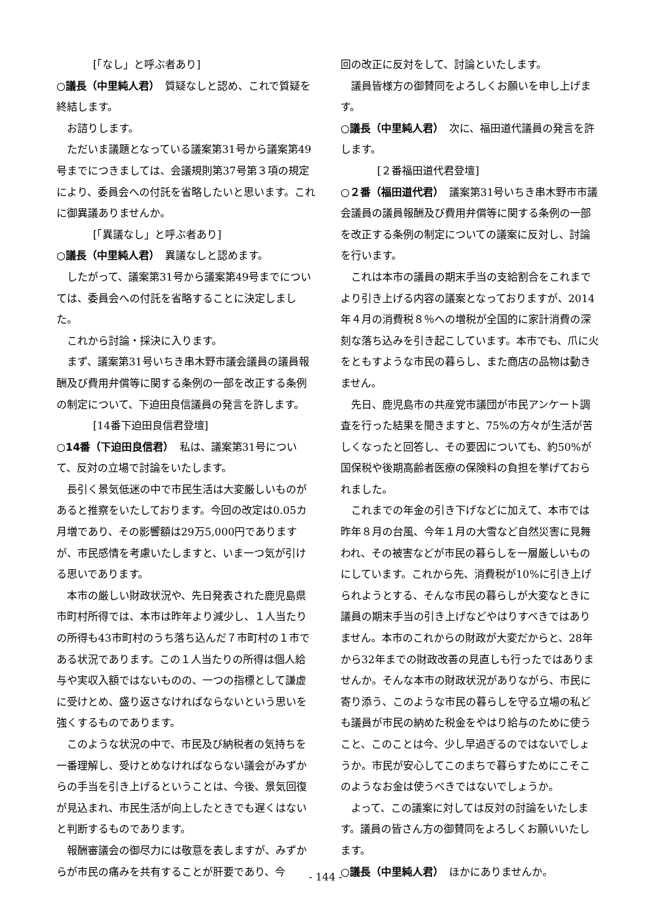[「なし」と呼ぶ者あり]
○議長（中里純人君）　質疑なしと認め、これで質疑を終結します。
お諮りします。
ただいま議題となっている議案第31号から議案第49号までにつきましては、会議規則第37号第３項の規定により、委員会への付託を省略したいと思います。これに御異議ありませんか。
[「異議なし」と呼ぶ者あり]
○議長（中里純人君）　異議なしと認めます。
したがって、議案第31号から議案第49号までについては、委員会への付託を省略することに決定しました。
これから討論・採決に入ります。
まず、議案第31号いちき串木野市議会議員の議員報酬及び費用弁償等に関する条例の一部を改正する条例の制定について、下迫田良信議員の発言を許します。
[14番下迫田良信君登壇]
○14番（下迫田良信君）　私は、議案第31号について、反対の立場で討論をいたします。
長引く景気低迷の中で市民生活は大変厳しいものがあると推察をいたしております。今回の改定は0.05カ月増であり、その影響額は29万5,000円でありますが、市民感情を考慮いたしますと、いま一つ気が引ける思いであります。
本市の厳しい財政状況や、先日発表された鹿児島県市町村所得では、本市は昨年より減少し、１人当たりの所得も43市町村のうち落ち込んだ７市町村の１市である状況であります。この１人当たりの所得は個人給与や実収入額ではないものの、一つの指標として謙虚に受けとめ、盛り返さなければならないという思いを強くするものであります。
このような状況の中で、市民及び納税者の気持ちを一番理解し、受けとめなければならない議会がみずからの手当を引き上げるということは、今後、景気回復が見込まれ、市民生活が向上したときでも遅くはないと判断するものであります。
報酬審議会の御尽力には敬意を表しますが、みずからが市民の痛みを共有することが肝要であり、今
回の改正に反対をして、討論といたします。
議員皆様方の御賛同をよろしくお願いを申し上げます。
○議長（中里純人君）　次に、福田道代議員の発言を許します。
[２番福田道代君登壇]
○２番（福田道代君）　議案第31号いちき串木野市市議会議員の議員報酬及び費用弁償等に関する条例の一部を改正する条例の制定についての議案に反対し、討論を行います。
これは本市の議員の期末手当の支給割合をこれまでより引き上げる内容の議案となっておりますが、2014年４月の消費税８％への増税が全国的に家計消費の深刻な落ち込みを引き起こしています。本市でも、爪に火をともすような市民の暮らし、また商店の品物は動きません。
先日、鹿児島市の共産党市議団が市民アンケート調査を行った結果を聞きますと、75%の方々が生活が苦しくなったと回答し、その要因についても、約50%が国保税や後期高齢者医療の保険料の負担を挙げておられました。
これまでの年金の引き下げなどに加えて、本市では昨年８月の台風、今年１月の大雪など自然災害に見舞われ、その被害などが市民の暮らしを一層厳しいものにしています。これから先、消費税が10%に引き上げられようとする、そんな市民の暮らしが大変なときに議員の期末手当の引き上げなどやはりすべきではありません。本市のこれからの財政が大変だからと、28年から32年までの財政改善の見直しも行ったではありませんか。そんな本市の財政状況がありながら、市民に寄り添う、このような市民の暮らしを守る立場の私ども議員が市民の納めた税金をやはり給与のために使うこと、このことは今、少し早過ぎるのではないでしょうか。市民が安心してこのまちで暮らすためにこそこのようなお金は使うべきではないでしょうか。
よって、この議案に対しては反対の討論をいたします。議員の皆さん方の御賛同をよろしくお願いいたします。
○議長（中里純人君）　ほかにありませんか。
- 144 -